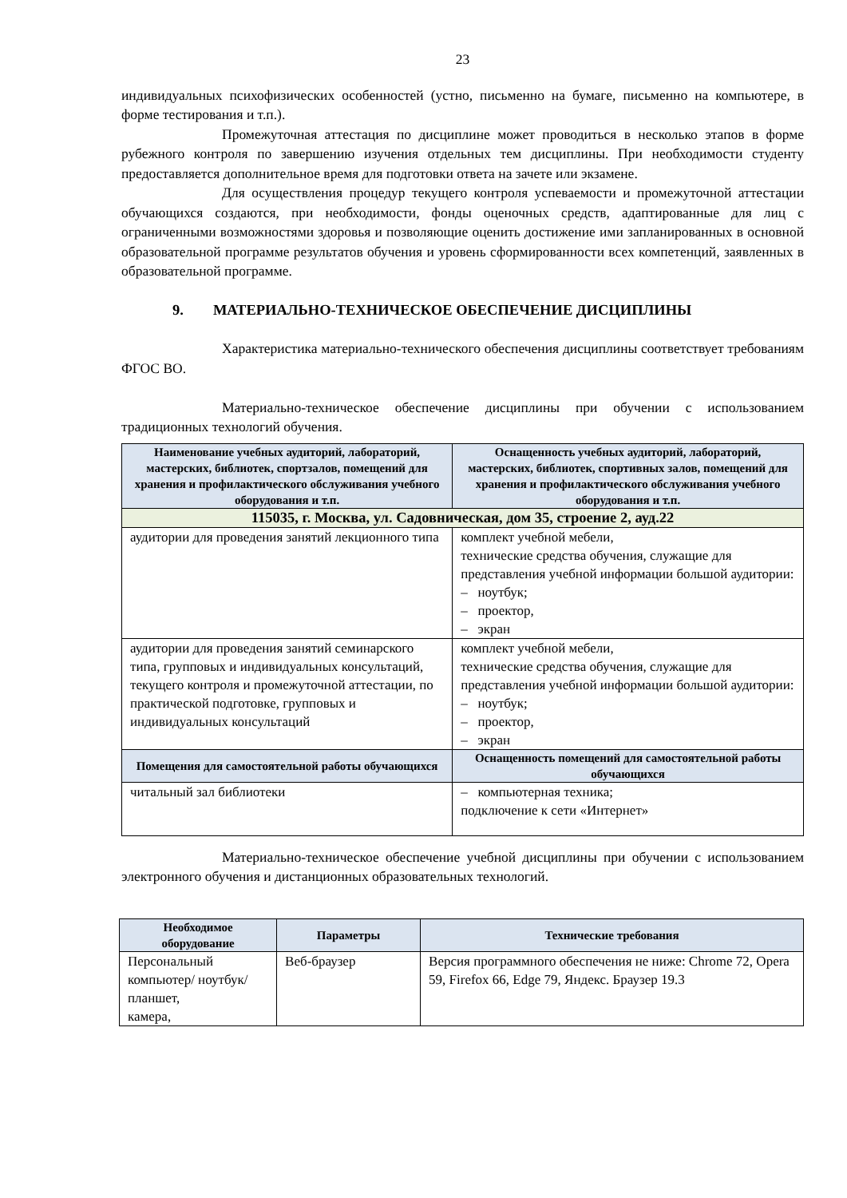23
индивидуальных психофизических особенностей (устно, письменно на бумаге, письменно на компьютере, в форме тестирования и т.п.).
Промежуточная аттестация по дисциплине может проводиться в несколько этапов в форме рубежного контроля по завершению изучения отдельных тем дисциплины. При необходимости студенту предоставляется дополнительное время для подготовки ответа на зачете или экзамене.
Для осуществления процедур текущего контроля успеваемости и промежуточной аттестации обучающихся создаются, при необходимости, фонды оценочных средств, адаптированные для лиц с ограниченными возможностями здоровья и позволяющие оценить достижение ими запланированных в основной образовательной программе результатов обучения и уровень сформированности всех компетенций, заявленных в образовательной программе.
9. МАТЕРИАЛЬНО-ТЕХНИЧЕСКОЕ ОБЕСПЕЧЕНИЕ ДИСЦИПЛИНЫ
Характеристика материально-технического обеспечения дисциплины соответствует требованиям ФГОС ВО.
Материально-техническое обеспечение дисциплины при обучении с использованием традиционных технологий обучения.
| Наименование учебных аудиторий, лабораторий, мастерских, библиотек, спортзалов, помещений для хранения и профилактического обслуживания учебного оборудования и т.п. | Оснащенность учебных аудиторий, лабораторий, мастерских, библиотек, спортивных залов, помещений для хранения и профилактического обслуживания учебного оборудования и т.п. |
| --- | --- |
| 115035, г. Москва, ул. Садовническая, дом 35, строение 2, ауд.22 | |
| аудитории для проведения занятий лекционного типа | комплект учебной мебели, технические средства обучения, служащие для представления учебной информации большой аудитории: – ноутбук; – проектор, – экран |
| аудитории для проведения занятий семинарского типа, групповых и индивидуальных консультаций, текущего контроля и промежуточной аттестации, по практической подготовке, групповых и индивидуальных консультаций | комплект учебной мебели, технические средства обучения, служащие для представления учебной информации большой аудитории: – ноутбук; – проектор, – экран |
| Помещения для самостоятельной работы обучающихся | Оснащенность помещений для самостоятельной работы обучающихся |
| читальный зал библиотеки | – компьютерная техника; подключение к сети «Интернет» |
Материально-техническое обеспечение учебной дисциплины при обучении с использованием электронного обучения и дистанционных образовательных технологий.
| Необходимое оборудование | Параметры | Технические требования |
| --- | --- | --- |
| Персональный компьютер/ ноутбук/планшет, камера, | Веб-браузер | Версия программного обеспечения не ниже: Chrome 72, Opera 59, Firefox 66, Edge 79, Яндекс. Браузер 19.3 |